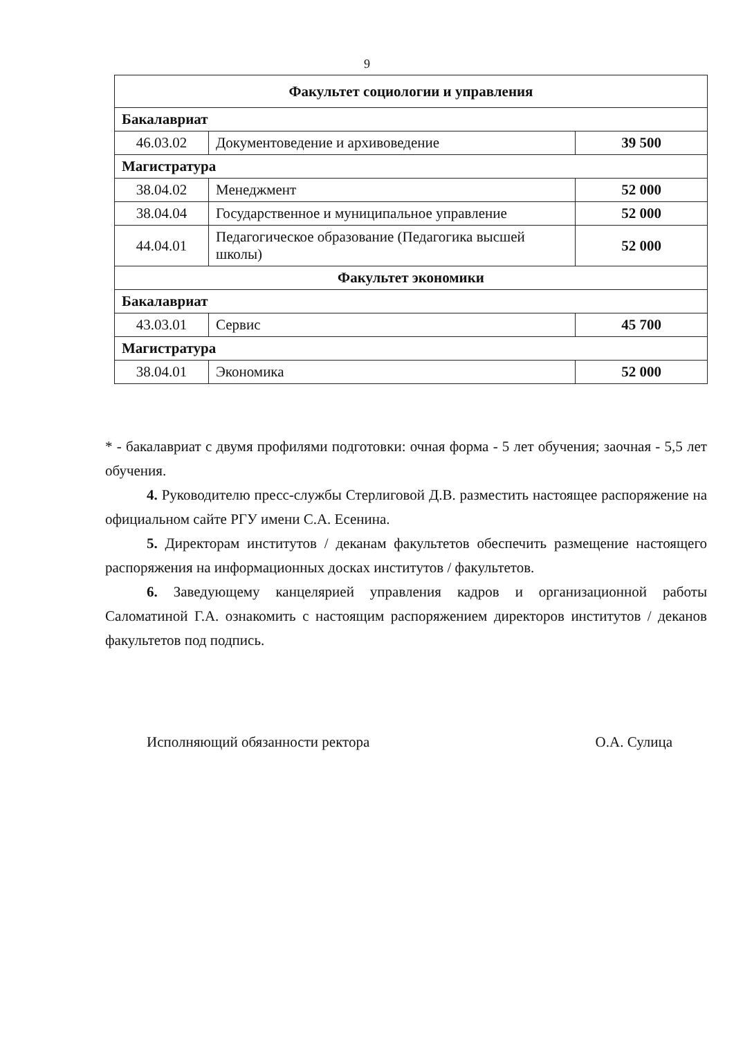9
| Факультет социологии и управления | | |
| Бакалавриат | | |
| 46.03.02 | Документоведение и архивоведение | 39 500 |
| Магистратура | | |
| 38.04.02 | Менеджмент | 52 000 |
| 38.04.04 | Государственное и муниципальное управление | 52 000 |
| 44.04.01 | Педагогическое образование (Педагогика высшей школы) | 52 000 |
| Факультет экономики | | |
| Бакалавриат | | |
| 43.03.01 | Сервис | 45 700 |
| Магистратура | | |
| 38.04.01 | Экономика | 52 000 |
* - бакалавриат с двумя профилями подготовки: очная форма - 5 лет обучения; заочная - 5,5 лет обучения.
4. Руководителю пресс-службы Стерлиговой Д.В. разместить настоящее распоряжение на официальном сайте РГУ имени С.А. Есенина.
5. Директорам институтов / деканам факультетов обеспечить размещение настоящего распоряжения на информационных досках институтов / факультетов.
6. Заведующему канцелярией управления кадров и организационной работы Саломатиной Г.А. ознакомить с настоящим распоряжением директоров институтов / деканов факультетов под подпись.
Исполняющий обязанности ректора О.А. Сулица